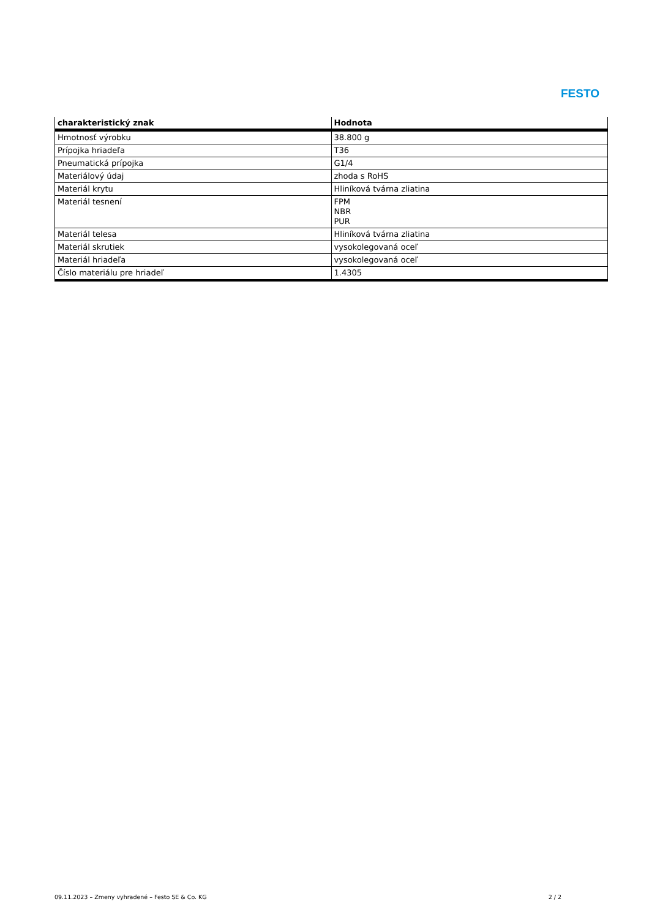FESTO
| charakteristický znak | Hodnota |
| --- | --- |
| Hmotnosť výrobku | 38.800 g |
| Prípojka hriadeľa | T36 |
| Pneumatická prípojka | G1/4 |
| Materiálový údaj | zhoda s RoHS |
| Materiál krytu | Hliníková tvárna zliatina |
| Materiál tesnení | FPM NBR PUR |
| Materiál telesa | Hliníková tvárna zliatina |
| Materiál skrutiek | vysokolegovaná oceľ |
| Materiál hriadeľa | vysokolegovaná oceľ |
| Číslo materiálu pre hriadeľ | 1.4305 |
09.11.2023 – Zmeny vyhradené – Festo SE & Co. KG 2 / 2